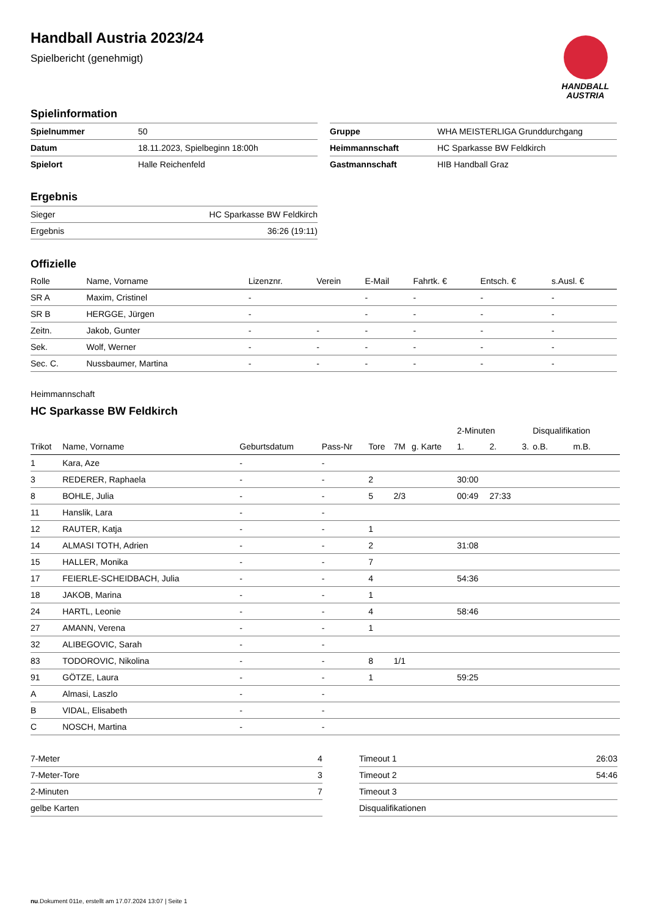HANDBALL
AUSTRIA
Handball Austria 2023/24
Spielbericht (genehmigt)
Spielinformation
| Spielnummer | 50 |
| Datum | 18.11.2023, Spielbeginn 18:00h |
| Spielort | Halle Reichenfeld |
| Gruppe | WHA MEISTERLIGA Grunddurchgang |
| Heimmannschaft | HC Sparkasse BW Feldkirch |
| Gastmannschaft | HIB Handball Graz |
Ergebnis
| Sieger | HC Sparkasse BW Feldkirch |
| Ergebnis | 36:26 (19:11) |
Offizielle
| Rolle | Name, Vorname | Lizenznr. | Verein | E-Mail | Fahrtk. € | Entsch. € | s.Ausl. € |
| --- | --- | --- | --- | --- | --- | --- | --- |
| SR A | Maxim, Cristinel | - | | - | - | - | - |
| SR B | HERGGE, Jürgen | - | | - | - | - | - |
| Zeitn. | Jakob, Gunter | - | - | - | - | - | - |
| Sek. | Wolf, Werner | - | - | - | - | - | - |
| Sec. C. | Nussbaumer, Martina | - | - | - | - | - | - |
Heimmannschaft
HC Sparkasse BW Feldkirch
| | | | | | | | 2-Minuten | | | Disqualifikation | |
| Trikot | Name, Vorname | Geburtsdatum | Pass-Nr | Tore | 7M | g. Karte | 1. | 2. | 3. | o.B. | m.B. |
| 1 | Kara, Aze | - | - | | | | | | | | |
| 3 | REDERER, Raphaela | - | - | 2 | | | 30:00 | | | | |
| 8 | BOHLE, Julia | - | - | 5 | 2/3 | | 00:49 | 27:33 | | | |
| 11 | Hanslik, Lara | - | - | | | | | | | | |
| 12 | RAUTER, Katja | - | - | 1 | | | | | | | |
| 14 | ALMASI TOTH, Adrien | - | - | 2 | | | 31:08 | | | | |
| 15 | HALLER, Monika | - | - | 7 | | | | | | | |
| 17 | FEIERLE-SCHEIDBACH, Julia | - | - | 4 | | | 54:36 | | | | |
| 18 | JAKOB, Marina | - | - | 1 | | | | | | | |
| 24 | HARTL, Leonie | - | - | 4 | | | 58:46 | | | | |
| 27 | AMANN, Verena | - | - | 1 | | | | | | | |
| 32 | ALIBEGOVIC, Sarah | - | - | | | | | | | | |
| 83 | TODOROVIC, Nikolina | - | - | 8 | 1/1 | | | | | | |
| 91 | GÖTZE, Laura | - | - | 1 | | | 59:25 | | | | |
| A | Almasi, Laszlo | - | - | | | | | | | | |
| B | VIDAL, Elisabeth | - | - | | | | | | | | |
| C | NOSCH, Martina | - | - | | | | | | | | |
| 7-Meter | 4 |
| 7-Meter-Tore | 3 |
| 2-Minuten | 7 |
| gelbe Karten | |
| Timeout 1 | 26:03 |
| Timeout 2 | 54:46 |
| Timeout 3 | |
| Disqualifikationen | |
nu.Dokument 011e, erstellt am 17.07.2024 13:07 | Seite 1